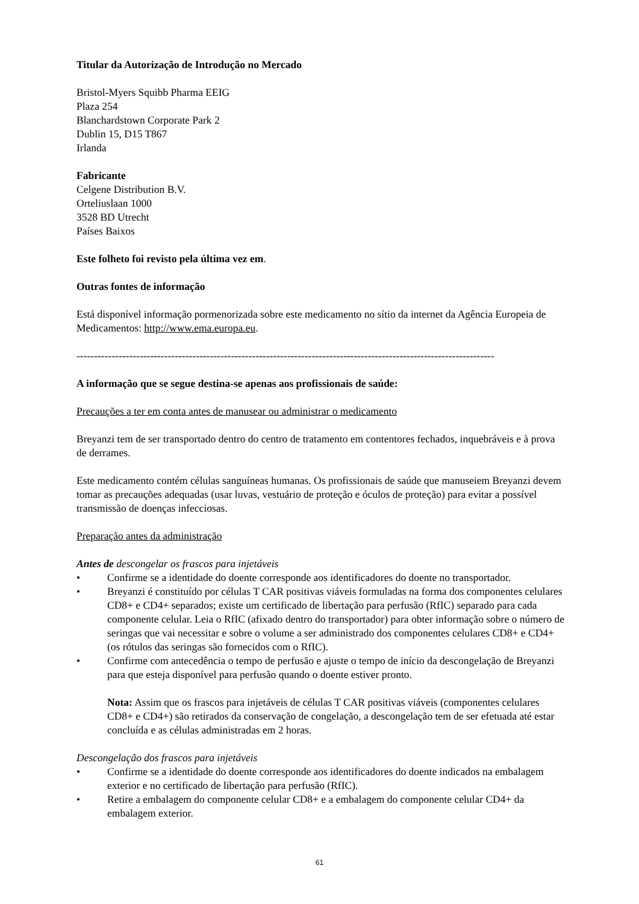Titular da Autorização de Introdução no Mercado
Bristol-Myers Squibb Pharma EEIG
Plaza 254
Blanchardstown Corporate Park 2
Dublin 15, D15 T867
Irlanda
Fabricante
Celgene Distribution B.V.
Orteliuslaan 1000
3528 BD Utrecht
Países Baixos
Este folheto foi revisto pela última vez em.
Outras fontes de informação
Está disponível informação pormenorizada sobre este medicamento no sítio da internet da Agência Europeia de Medicamentos: http://www.ema.europa.eu.
-----------------------------------------------------------------------------------------------------------------------
A informação que se segue destina-se apenas aos profissionais de saúde:
Precauções a ter em conta antes de manusear ou administrar o medicamento
Breyanzi tem de ser transportado dentro do centro de tratamento em contentores fechados, inquebráveis e à prova de derrames.
Este medicamento contém células sanguíneas humanas. Os profissionais de saúde que manuseiem Breyanzi devem tomar as precauções adequadas (usar luvas, vestuário de proteção e óculos de proteção) para evitar a possível transmissão de doenças infecciosas.
Preparação antes da administração
Antes de descongelar os frascos para injetáveis
• Confirme se a identidade do doente corresponde aos identificadores do doente no transportador.
• Breyanzi é constituído por células T CAR positivas viáveis formuladas na forma dos componentes celulares CD8+ e CD4+ separados; existe um certificado de libertação para perfusão (RfIC) separado para cada componente celular. Leia o RfIC (afixado dentro do transportador) para obter informação sobre o número de seringas que vai necessitar e sobre o volume a ser administrado dos componentes celulares CD8+ e CD4+ (os rótulos das seringas são fornecidos com o RfIC).
• Confirme com antecedência o tempo de perfusão e ajuste o tempo de início da descongelação de Breyanzi para que esteja disponível para perfusão quando o doente estiver pronto.
Nota: Assim que os frascos para injetáveis de células T CAR positivas viáveis (componentes celulares CD8+ e CD4+) são retirados da conservação de congelação, a descongelação tem de ser efetuada até estar concluída e as células administradas em 2 horas.
Descongelação dos frascos para injetáveis
• Confirme se a identidade do doente corresponde aos identificadores do doente indicados na embalagem exterior e no certificado de libertação para perfusão (RfIC).
• Retire a embalagem do componente celular CD8+ e a embalagem do componente celular CD4+ da embalagem exterior.
61